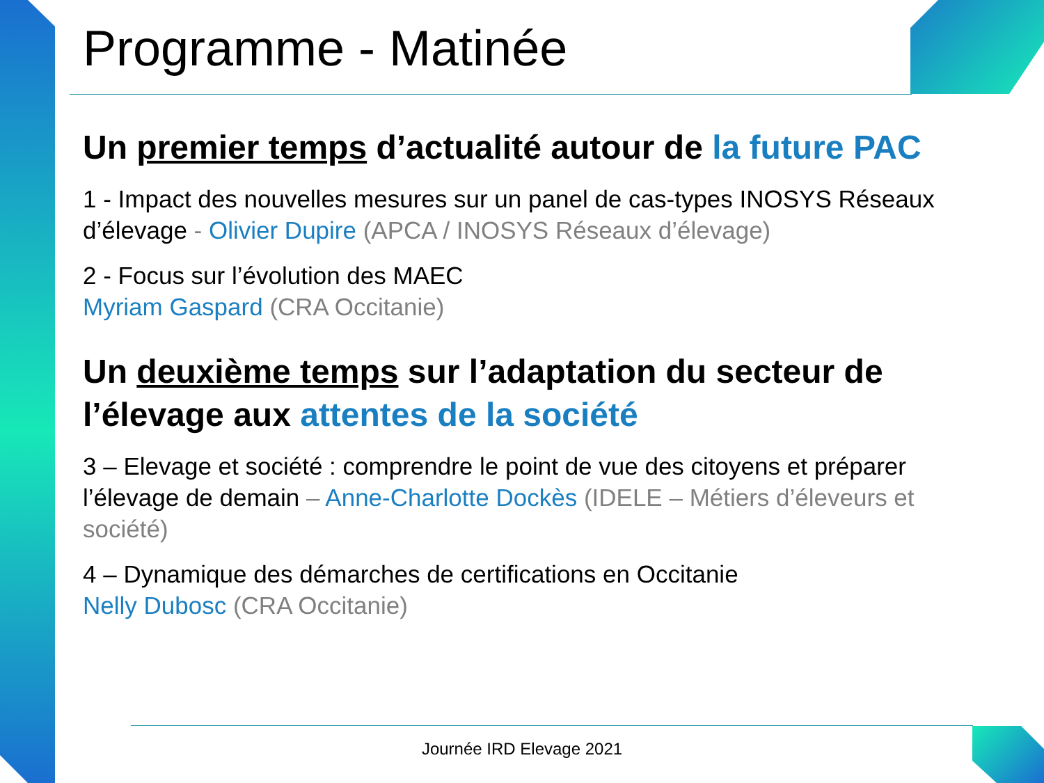Programme - Matinée
Un premier temps d’actualité autour de la future PAC
1 - Impact des nouvelles mesures sur un panel de cas-types INOSYS Réseaux d’élevage - Olivier Dupire (APCA / INOSYS Réseaux d’élevage)
2 - Focus sur l’évolution des MAEC
Myriam Gaspard (CRA Occitanie)
Un deuxième temps sur l’adaptation du secteur de l’élevage aux attentes de la société
3 – Elevage et société : comprendre le point de vue des citoyens et préparer l’élevage de demain – Anne-Charlotte Dockès (IDELE – Métiers d’éleveurs et société)
4 – Dynamique des démarches de certifications en Occitanie
Nelly Dubosc (CRA Occitanie)
Journée IRD Elevage 2021